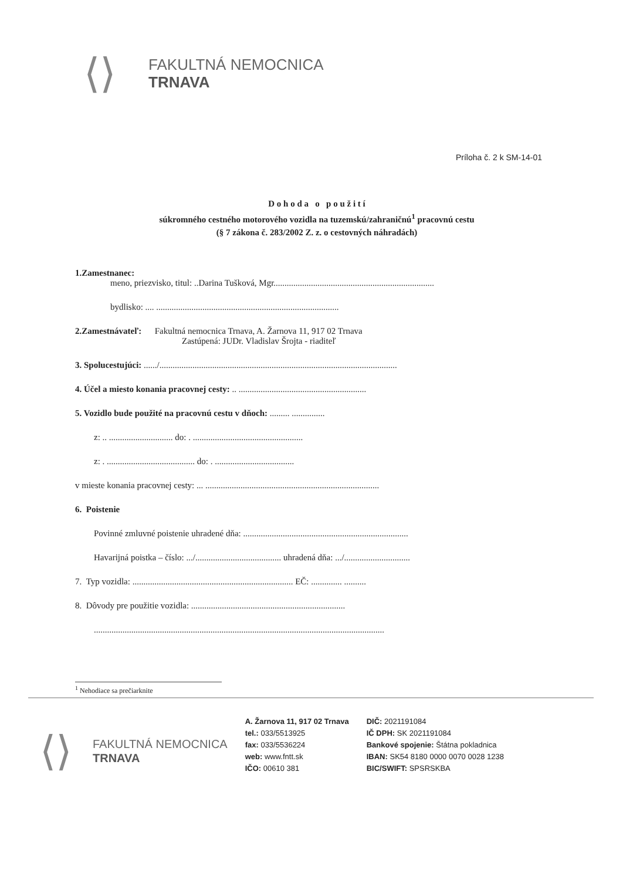⟨⟩
FAKULTNÁ NEMOCNICA
TRNAVA
Príloha č. 2 k SM-14-01
D o h o d a o p o u ž i t í
súkromného cestného motorového vozidla na tuzemskú/zahraničnú<sup>1</sup> pracovnú cestu
(§ 7 zákona č. 283/2002 Z. z. o cestovných náhradách)
1.Zamestnanec:
meno, priezvisko, titul: ..Darina Tušková, Mgr.........................................................................
bydlisko: .... ...................................................................................
2.Zamestnávateľ: Fakultná nemocnica Trnava, A. Žarnova 11, 917 02 Trnava
Zastúpená: JUDr. Vladislav Šrojta - riaditeľ
3. Spolucestujúci: ....../............................................................................................................
4. Účel a miesto konania pracovnej cesty: .. ..........................................................
5. Vozidlo bude použité na pracovnú cestu v dňoch: ......... ...............
z: .. ............................. do: . ..................................................
z: . ........................................ do: . ....................................
v mieste konania pracovnej cesty: ... ...............................................................................
6. Poistenie
Povinné zmluvné poistenie uhradené dňa: ...........................................................................
Havarijná poistka – číslo: .../....................................... uhradená dňa: .../..............................
7. Typ vozidla: ......................................................................... EČ: .............. ..........
8. Dôvody pre použitie vozidla: ......................................................................
....................................................................................................................................
<sup>1</sup> Nehodiace sa prečiarknite
⟨⟩
FAKULTNÁ NEMOCNICA
TRNAVA
A. Žarnova 11, 917 02 Trnava
tel.: 033/5513925
fax: 033/5536224
web: www.fntt.sk
IČO: 00610 381
DIČ: 2021191084
IČ DPH: SK 2021191084
Bankové spojenie: Štátna pokladnica
IBAN: SK54 8180 0000 0070 0028 1238
BIC/SWIFT: SPSRSKBA